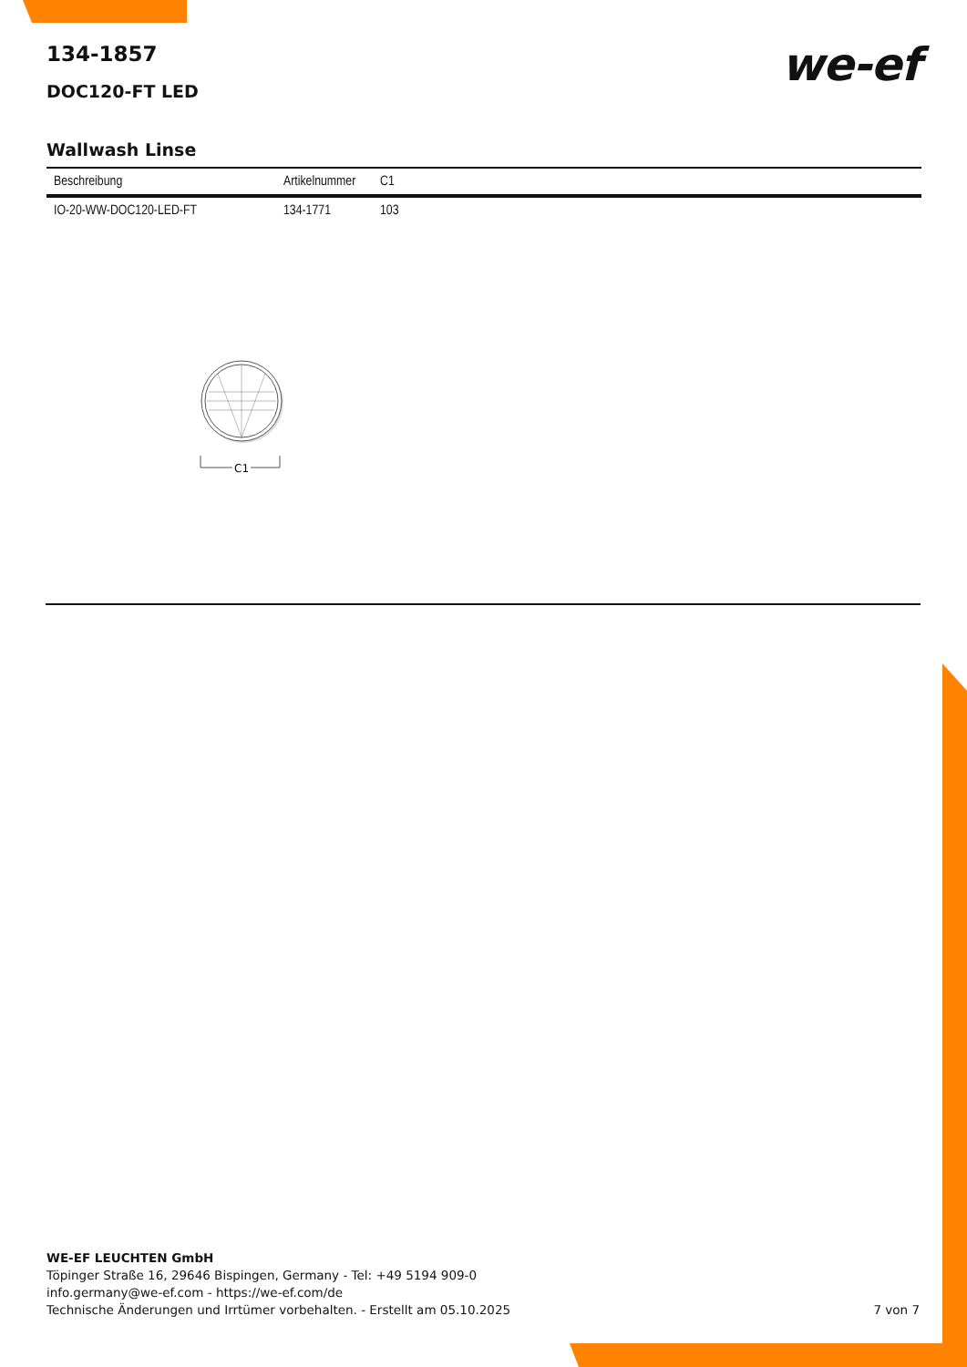we-ef
134-1857
DOC120-FT LED
Wallwash Linse
| Beschreibung | Artikelnummer | C1 |
| --- | --- | --- |
| IO-20-WW-DOC120-LED-FT | 134-1771 | 103 |
C1
WE-EF LEUCHTEN GmbH
Töpinger Straße 16, 29646 Bispingen, Germany - Tel: +49 5194 909-0
info.germany@we-ef.com - https://we-ef.com/de
Technische Änderungen und Irrtümer vorbehalten. - Erstellt am 05.10.2025
7 von 7